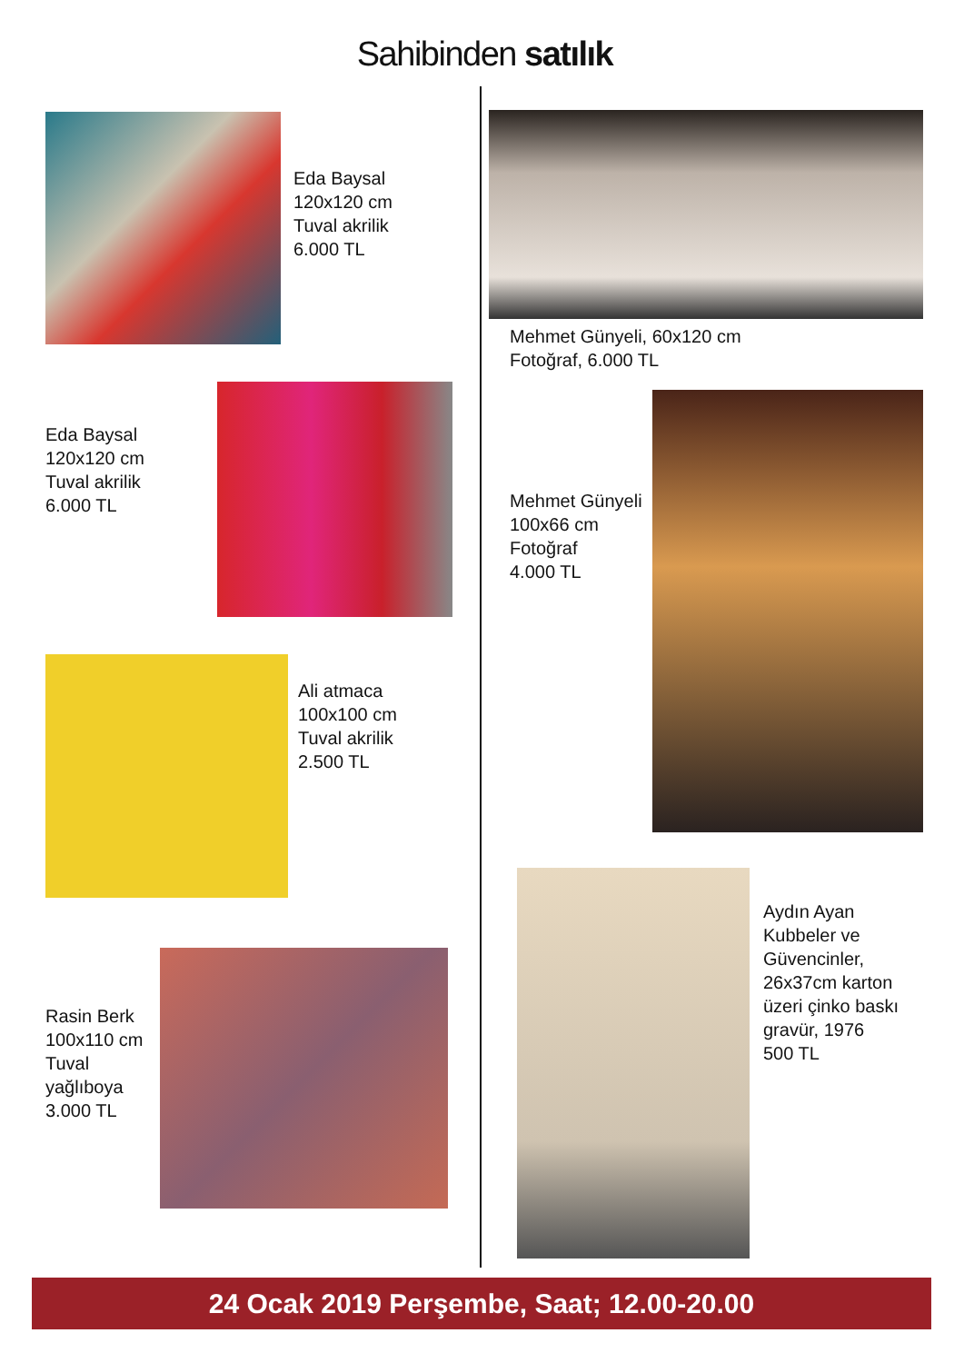Sahibinden satılık
Eda Baysal
120x120 cm
Tuval akrilik
6.000 TL
Eda Baysal
120x120 cm
Tuval akrilik
6.000 TL
Ali atmaca
100x100 cm
Tuval akrilik
2.500 TL
Rasin Berk
100x110 cm
Tuval
yağlıboya
3.000 TL
Mehmet Günyeli, 60x120 cm
Fotoğraf, 6.000 TL
Mehmet Günyeli
100x66 cm
Fotoğraf
4.000 TL
Aydın Ayan
Kubbeler ve
Güvencinler,
26x37cm karton
üzeri çinko baskı
gravür, 1976
500 TL
24 Ocak 2019 Perşembe, Saat; 12.00-20.00